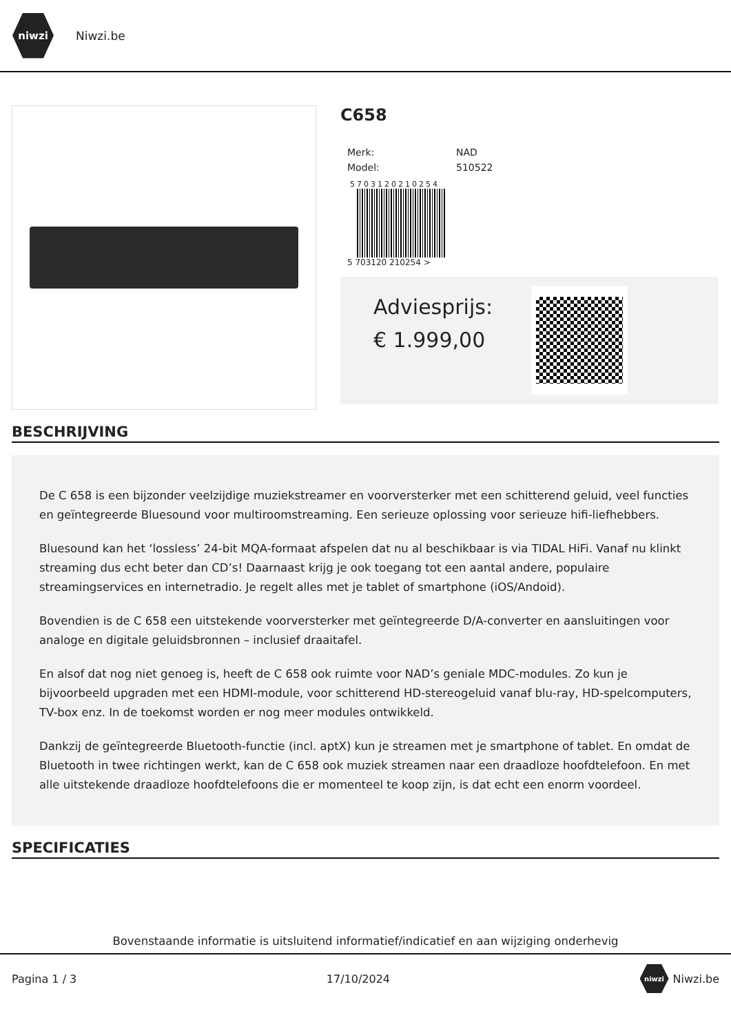niwzi
Niwzi.be
C658
| Merk: | NAD |
| Model: | 510522 |
5703120210254
5 703120 210254 >
Adviesprijs:
€ 1.999,00
BESCHRIJVING
De C 658 is een bijzonder veelzijdige muziekstreamer en voorversterker met een schitterend geluid, veel functies en geïntegreerde Bluesound voor multiroomstreaming. Een serieuze oplossing voor serieuze hifi-liefhebbers.
Bluesound kan het ‘lossless’ 24-bit MQA-formaat afspelen dat nu al beschikbaar is via TIDAL HiFi. Vanaf nu klinkt streaming dus echt beter dan CD’s! Daarnaast krijg je ook toegang tot een aantal andere, populaire streamingservices en internetradio. Je regelt alles met je tablet of smartphone (iOS/Andoid).
Bovendien is de C 658 een uitstekende voorversterker met geïntegreerde D/A-converter en aansluitingen voor analoge en digitale geluidsbronnen – inclusief draaitafel.
En alsof dat nog niet genoeg is, heeft de C 658 ook ruimte voor NAD’s geniale MDC-modules. Zo kun je bijvoorbeeld upgraden met een HDMI-module, voor schitterend HD-stereogeluid vanaf blu-ray, HD-spelcomputers, TV-box enz. In de toekomst worden er nog meer modules ontwikkeld.
Dankzij de geïntegreerde Bluetooth-functie (incl. aptX) kun je streamen met je smartphone of tablet. En omdat de Bluetooth in twee richtingen werkt, kan de C 658 ook muziek streamen naar een draadloze hoofdtelefoon. En met alle uitstekende draadloze hoofdtelefoons die er momenteel te koop zijn, is dat echt een enorm voordeel.
SPECIFICATIES
Bovenstaande informatie is uitsluitend informatief/indicatief en aan wijziging onderhevig
Pagina 1 / 3 17/10/2024 niwzi Niwzi.be